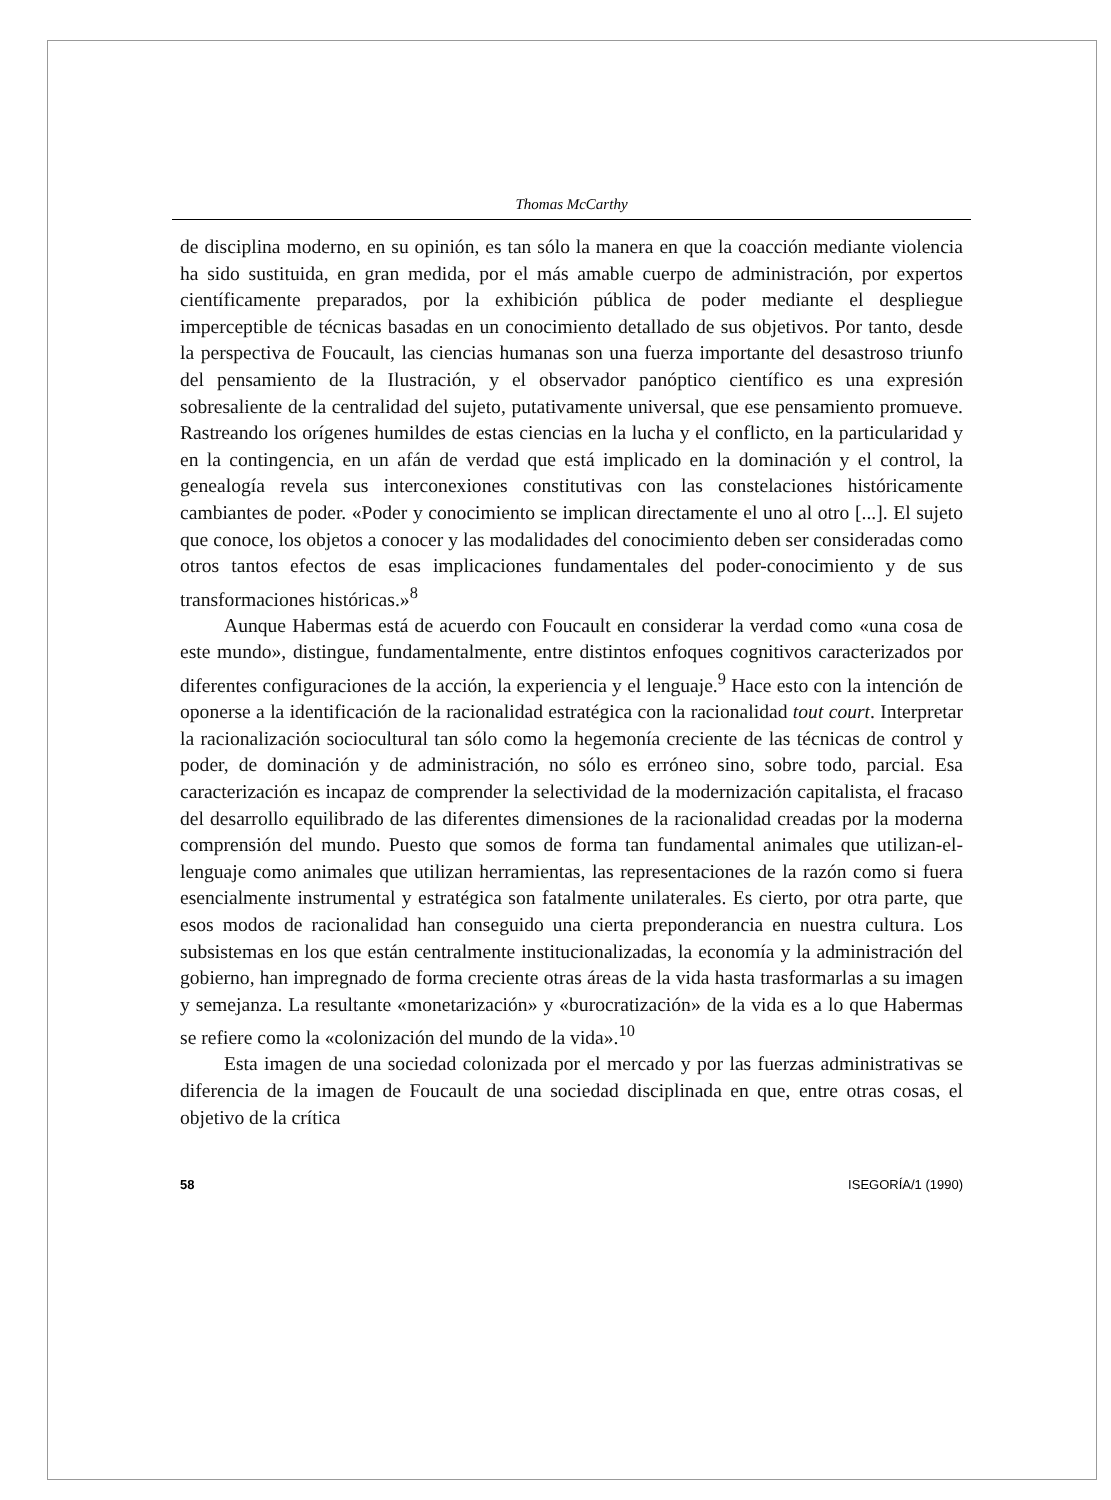Thomas McCarthy
de disciplina moderno, en su opinión, es tan sólo la manera en que la coacción mediante violencia ha sido sustituida, en gran medida, por el más amable cuerpo de administración, por expertos científicamente preparados, por la exhibición pública de poder mediante el despliegue imperceptible de técnicas basadas en un conocimiento detallado de sus objetivos. Por tanto, desde la perspectiva de Foucault, las ciencias humanas son una fuerza importante del desastroso triunfo del pensamiento de la Ilustración, y el observador panóptico científico es una expresión sobresaliente de la centralidad del sujeto, putativamente universal, que ese pensamiento promueve. Rastreando los orígenes humildes de estas ciencias en la lucha y el conflicto, en la particularidad y en la contingencia, en un afán de verdad que está implicado en la dominación y el control, la genealogía revela sus interconexiones constitutivas con las constelaciones históricamente cambiantes de poder. «Poder y conocimiento se implican directamente el uno al otro [...]. El sujeto que conoce, los objetos a conocer y las modalidades del conocimiento deben ser consideradas como otros tantos efectos de esas implicaciones fundamentales del poder-conocimiento y de sus transformaciones históricas.»<sup>8</sup>
Aunque Habermas está de acuerdo con Foucault en considerar la verdad como «una cosa de este mundo», distingue, fundamentalmente, entre distintos enfoques cognitivos caracterizados por diferentes configuraciones de la acción, la experiencia y el lenguaje.<sup>9</sup> Hace esto con la intención de oponerse a la identificación de la racionalidad estratégica con la racionalidad tout court. Interpretar la racionalización sociocultural tan sólo como la hegemonía creciente de las técnicas de control y poder, de dominación y de administración, no sólo es erróneo sino, sobre todo, parcial. Esa caracterización es incapaz de comprender la selectividad de la modernización capitalista, el fracaso del desarrollo equilibrado de las diferentes dimensiones de la racionalidad creadas por la moderna comprensión del mundo. Puesto que somos de forma tan fundamental animales que utilizan-el-lenguaje como animales que utilizan herramientas, las representaciones de la razón como si fuera esencialmente instrumental y estratégica son fatalmente unilaterales. Es cierto, por otra parte, que esos modos de racionalidad han conseguido una cierta preponderancia en nuestra cultura. Los subsistemas en los que están centralmente institucionalizadas, la economía y la administración del gobierno, han impregnado de forma creciente otras áreas de la vida hasta trasformarlas a su imagen y semejanza. La resultante «monetarización» y «burocratización» de la vida es a lo que Habermas se refiere como la «colonización del mundo de la vida».<sup>10</sup>
Esta imagen de una sociedad colonizada por el mercado y por las fuerzas administrativas se diferencia de la imagen de Foucault de una sociedad disciplinada en que, entre otras cosas, el objetivo de la crítica
58 ISEGORÍA/1 (1990)